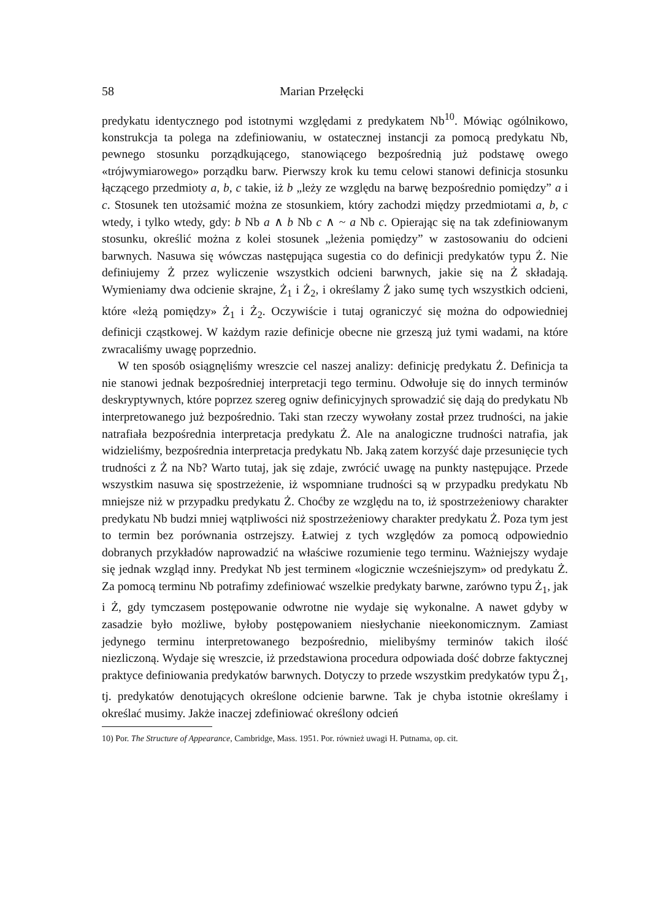58 Marian Przełęcki
predykatu identycznego pod istotnymi względami z predykatem Nb<sup>10</sup>. Mówiąc ogólnikowo, konstrukcja ta polega na zdefiniowaniu, w ostatecznej instancji za pomocą predykatu Nb, pewnego stosunku porządkującego, stanowiącego bezpośrednią już podstawę owego «trójwymiarowego» porządku barw. Pierwszy krok ku temu celowi stanowi definicja stosunku łączącego przedmioty a, b, c takie, iż b „leży ze względu na barwę bezpośrednio pomiędzy” a i c. Stosunek ten utożsamić można ze stosunkiem, który zachodzi między przedmiotami a, b, c wtedy, i tylko wtedy, gdy: b Nb a ∧ b Nb c ∧ ~ a Nb c. Opierając się na tak zdefiniowanym stosunku, określić można z kolei stosunek „leżenia pomiędzy” w zastosowaniu do odcieni barwnych. Nasuwa się wówczas następująca sugestia co do definicji predykatów typu Ż. Nie definiujemy Ż przez wyliczenie wszystkich odcieni barwnych, jakie się na Ż składają. Wymieniamy dwa odcienie skrajne, Ż<sub>1</sub> i Ż<sub>2</sub>, i określamy Ż jako sumę tych wszystkich odcieni, które «leżą pomiędzy» Ż<sub>1</sub> i Ż<sub>2</sub>. Oczywiście i tutaj ograniczyć się można do odpowiedniej definicji cząstkowej. W każdym razie definicje obecne nie grzeszą już tymi wadami, na które zwracaliśmy uwagę poprzednio.
W ten sposób osiągnęliśmy wreszcie cel naszej analizy: definicję predykatu Ż. Definicja ta nie stanowi jednak bezpośredniej interpretacji tego terminu. Odwołuje się do innych terminów deskryptywnych, które poprzez szereg ogniw definicyjnych sprowadzić się dają do predykatu Nb interpretowanego już bezpośrednio. Taki stan rzeczy wywołany został przez trudności, na jakie natrafiała bezpośrednia interpretacja predykatu Ż. Ale na analogiczne trudności natrafia, jak widzieliśmy, bezpośrednia interpretacja predykatu Nb. Jaką zatem korzyść daje przesunięcie tych trudności z Ż na Nb? Warto tutaj, jak się zdaje, zwrócić uwagę na punkty następujące. Przede wszystkim nasuwa się spostrzeżenie, iż wspomniane trudności są w przypadku predykatu Nb mniejsze niż w przypadku predykatu Ż. Choćby ze względu na to, iż spostrzeżeniowy charakter predykatu Nb budzi mniej wątpliwości niż spostrzeżeniowy charakter predykatu Ż. Poza tym jest to termin bez porównania ostrzejszy. Łatwiej z tych względów za pomocą odpowiednio dobranych przykładów naprowadzić na właściwe rozumienie tego terminu. Ważniejszy wydaje się jednak wzgląd inny. Predykat Nb jest terminem «logicznie wcześniejszym» od predykatu Ż. Za pomocą terminu Nb potrafimy zdefiniować wszelkie predykaty barwne, zarówno typu Ż<sub>1</sub>, jak i Ż, gdy tymczasem postępowanie odwrotne nie wydaje się wykonalne. A nawet gdyby w zasadzie było możliwe, byłoby postępowaniem niesłychanie nieekonomicznym. Zamiast jedynego terminu interpretowanego bezpośrednio, mielibyśmy terminów takich ilość niezliczoną. Wydaje się wreszcie, iż przedstawiona procedura odpowiada dość dobrze faktycznej praktyce definiowania predykatów barwnych. Dotyczy to przede wszystkim predykatów typu Ż<sub>1</sub>, tj. predykatów denotujących określone odcienie barwne. Tak je chyba istotnie określamy i określać musimy. Jakże inaczej zdefiniować określony odcień
10) Por. The Structure of Appearance, Cambridge, Mass. 1951. Por. również uwagi H. Putnama, op. cit.